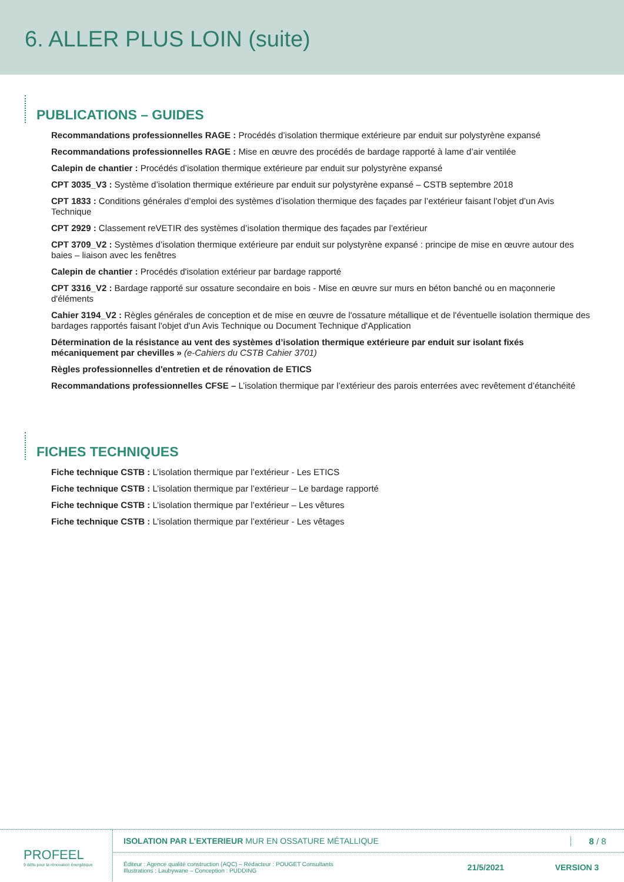6. ALLER PLUS LOIN (suite)
PUBLICATIONS – GUIDES
Recommandations professionnelles RAGE : Procédés d’isolation thermique extérieure par enduit sur polystyrène expansé
Recommandations professionnelles RAGE : Mise en œuvre des procédés de bardage rapporté à lame d’air ventilée
Calepin de chantier : Procédés d’isolation thermique extérieure par enduit sur polystyrène expansé
CPT 3035_V3 : Système d’isolation thermique extérieure par enduit sur polystyrène expansé – CSTB septembre 2018
CPT 1833 : Conditions générales d’emploi des systèmes d’isolation thermique des façades par l’extérieur faisant l’objet d’un Avis Technique
CPT 2929 : Classement reVETIR des systèmes d’isolation thermique des façades par l’extérieur
CPT 3709_V2 : Systèmes d’isolation thermique extérieure par enduit sur polystyrène expansé : principe de mise en œuvre autour des baies – liaison avec les fenêtres
Calepin de chantier : Procédés d'isolation extérieur par bardage rapporté
CPT 3316_V2 : Bardage rapporté sur ossature secondaire en bois - Mise en œuvre sur murs en béton banché ou en maçonnerie d'éléments
Cahier 3194_V2 : Règles générales de conception et de mise en œuvre de l'ossature métallique et de l'éventuelle isolation thermique des bardages rapportés faisant l'objet d'un Avis Technique ou Document Technique d'Application
Détermination de la résistance au vent des systèmes d’isolation thermique extérieure par enduit sur isolant fixés mécaniquement par chevilles » (e-Cahiers du CSTB Cahier 3701)
Règles professionnelles d'entretien et de rénovation de ETICS
Recommandations professionnelles CFSE – L’isolation thermique par l’extérieur des parois enterrées avec revêtement d’étanchéité
FICHES TECHNIQUES
Fiche technique CSTB : L’isolation thermique par l’extérieur - Les ETICS
Fiche technique CSTB : L’isolation thermique par l’extérieur – Le bardage rapporté
Fiche technique CSTB : L’isolation thermique par l’extérieur – Les vêtures
Fiche technique CSTB : L’isolation thermique par l’extérieur - Les vêtages
PROFEEL
9 défis pour la rénovation énergétique
ISOLATION PAR L’EXTERIEUR MUR EN OSSATURE MÉTALLIQUE 8 / 8
Éditeur : Agence qualité construction (AQC) – Rédacteur : POUGET Consultants
Illustrations : Laubywane – Conception : PUDDING 21/5/2021 VERSION 3